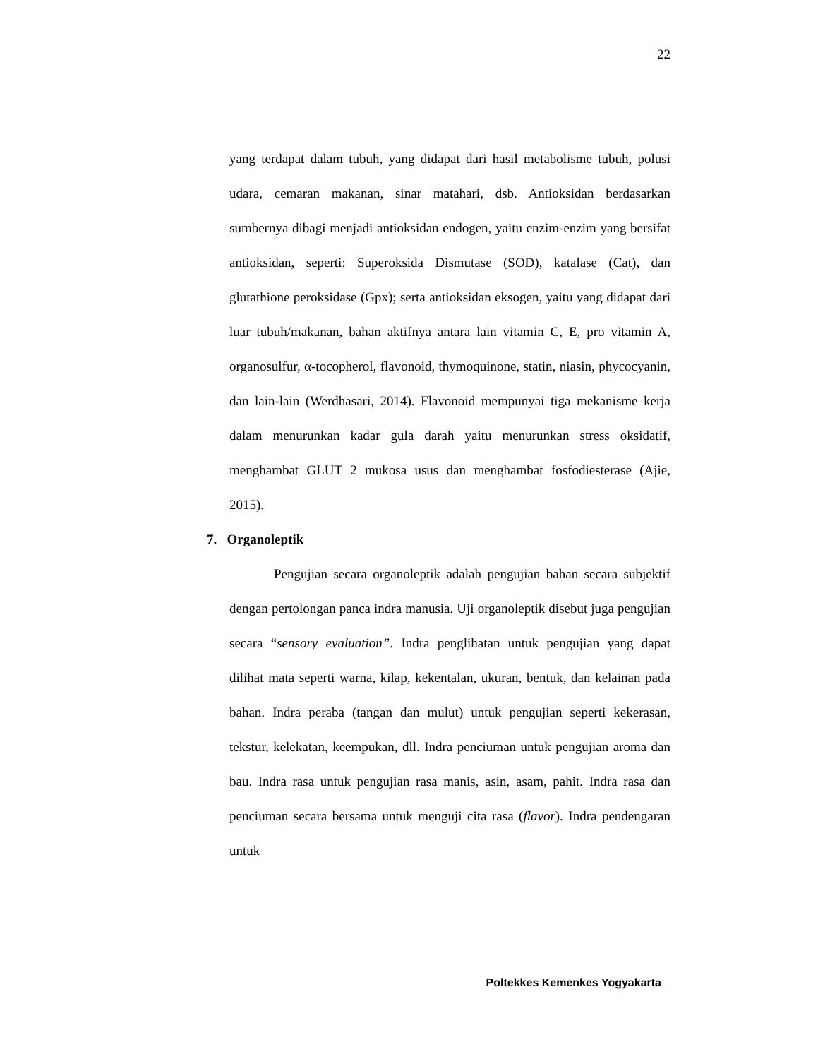22
yang terdapat dalam tubuh, yang didapat dari hasil metabolisme tubuh, polusi udara, cemaran makanan, sinar matahari, dsb. Antioksidan berdasarkan sumbernya dibagi menjadi antioksidan endogen, yaitu enzim-enzim yang bersifat antioksidan, seperti: Superoksida Dismutase (SOD), katalase (Cat), dan glutathione peroksidase (Gpx); serta antioksidan eksogen, yaitu yang didapat dari luar tubuh/makanan, bahan aktifnya antara lain vitamin C, E, pro vitamin A, organosulfur, α-tocopherol, flavonoid, thymoquinone, statin, niasin, phycocyanin, dan lain-lain (Werdhasari, 2014). Flavonoid mempunyai tiga mekanisme kerja dalam menurunkan kadar gula darah yaitu menurunkan stress oksidatif, menghambat GLUT 2 mukosa usus dan menghambat fosfodiesterase (Ajie, 2015).
7. Organoleptik
Pengujian secara organoleptik adalah pengujian bahan secara subjektif dengan pertolongan panca indra manusia. Uji organoleptik disebut juga pengujian secara “sensory evaluation”. Indra penglihatan untuk pengujian yang dapat dilihat mata seperti warna, kilap, kekentalan, ukuran, bentuk, dan kelainan pada bahan. Indra peraba (tangan dan mulut) untuk pengujian seperti kekerasan, tekstur, kelekatan, keempukan, dll. Indra penciuman untuk pengujian aroma dan bau. Indra rasa untuk pengujian rasa manis, asin, asam, pahit. Indra rasa dan penciuman secara bersama untuk menguji cita rasa (flavor). Indra pendengaran untuk
Poltekkes Kemenkes Yogyakarta